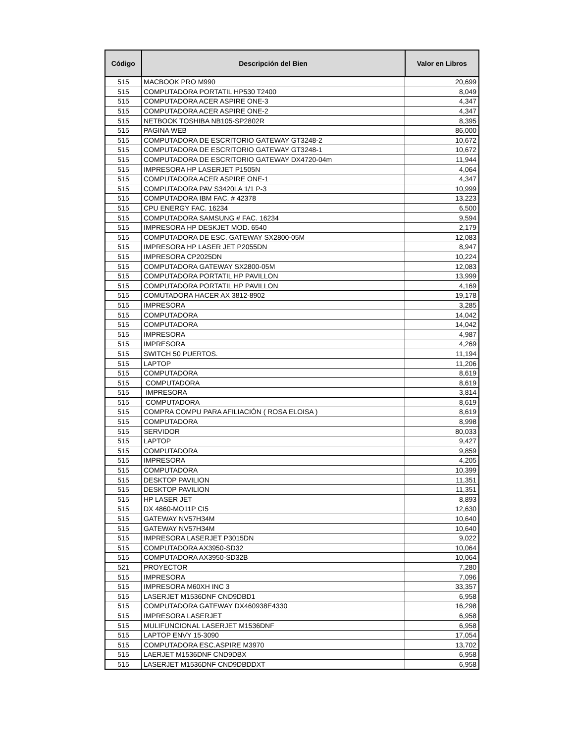| Código | Descripción del Bien | Valor en Libros |
| --- | --- | --- |
| 515 | MACBOOK PRO M990 | 20,699 |
| 515 | COMPUTADORA PORTATIL HP530 T2400 | 8,049 |
| 515 | COMPUTADORA ACER ASPIRE ONE-3 | 4,347 |
| 515 | COMPUTADORA ACER ASPIRE ONE-2 | 4,347 |
| 515 | NETBOOK TOSHIBA NB105-SP2802R | 8,395 |
| 515 | PAGINA WEB | 86,000 |
| 515 | COMPUTADORA DE ESCRITORIO GATEWAY GT3248-2 | 10,672 |
| 515 | COMPUTADORA DE ESCRITORIO GATEWAY GT3248-1 | 10,672 |
| 515 | COMPUTADORA DE ESCRITORIO GATEWAY DX4720-04m | 11,944 |
| 515 | IMPRESORA HP LASERJET P1505N | 4,064 |
| 515 | COMPUTADORA ACER ASPIRE ONE-1 | 4,347 |
| 515 | COMPUTADORA PAV S3420LA 1/1 P-3 | 10,999 |
| 515 | COMPUTADORA IBM FAC. # 42378 | 13,223 |
| 515 | CPU ENERGY FAC. 16234 | 6,500 |
| 515 | COMPUTADORA SAMSUNG # FAC. 16234 | 9,594 |
| 515 | IMPRESORA HP DESKJET MOD. 6540 | 2,179 |
| 515 | COMPUTADORA DE ESC. GATEWAY SX2800-05M | 12,083 |
| 515 | IMPRESORA HP LASER JET P2055DN | 8,947 |
| 515 | IMPRESORA CP2025DN | 10,224 |
| 515 | COMPUTADORA GATEWAY SX2800-05M | 12,083 |
| 515 | COMPUTADORA PORTATIL HP PAVILLON | 13,999 |
| 515 | COMPUTADORA PORTATIL HP PAVILLON | 4,169 |
| 515 | COMUTADORA HACER AX 3812-8902 | 19,178 |
| 515 | IMPRESORA | 3,285 |
| 515 | COMPUTADORA | 14,042 |
| 515 | COMPUTADORA | 14,042 |
| 515 | IMPRESORA | 4,987 |
| 515 | IMPRESORA | 4,269 |
| 515 | SWITCH 50 PUERTOS. | 11,194 |
| 515 | LAPTOP | 11,206 |
| 515 | COMPUTADORA | 8,619 |
| 515 | COMPUTADORA | 8,619 |
| 515 | IMPRESORA | 3,814 |
| 515 | COMPUTADORA | 8,619 |
| 515 | COMPRA COMPU PARA AFILIACIÓN ( ROSA ELOISA ) | 8,619 |
| 515 | COMPUTADORA | 8,998 |
| 515 | SERVIDOR | 80,033 |
| 515 | LAPTOP | 9,427 |
| 515 | COMPUTADORA | 9,859 |
| 515 | IMPRESORA | 4,205 |
| 515 | COMPUTADORA | 10,399 |
| 515 | DESKTOP PAVILION | 11,351 |
| 515 | DESKTOP PAVILION | 11,351 |
| 515 | HP LASER JET | 8,893 |
| 515 | DX 4860-MO11P CI5 | 12,630 |
| 515 | GATEWAY NV57H34M | 10,640 |
| 515 | GATEWAY NV57H34M | 10,640 |
| 515 | IMPRESORA LASERJET P3015DN | 9,022 |
| 515 | COMPUTADORA AX3950-SD32 | 10,064 |
| 515 | COMPUTADORA AX3950-SD32B | 10,064 |
| 521 | PROYECTOR | 7,280 |
| 515 | IMPRESORA | 7,096 |
| 515 | IMPRESORA M60XH INC 3 | 33,357 |
| 515 | LASERJET M1536DNF CND9DBD1 | 6,958 |
| 515 | COMPUTADORA GATEWAY DX460938E4330 | 16,298 |
| 515 | IMPRESORA LASERJET | 6,958 |
| 515 | MULIFUNCIONAL LASERJET M1536DNF | 6,958 |
| 515 | LAPTOP ENVY 15-3090 | 17,054 |
| 515 | COMPUTADORA ESC.ASPIRE M3970 | 13,702 |
| 515 | LAERJET M1536DNF CND9DBX | 6,958 |
| 515 | LASERJET M1536DNF CND9DBDDXT | 6,958 |